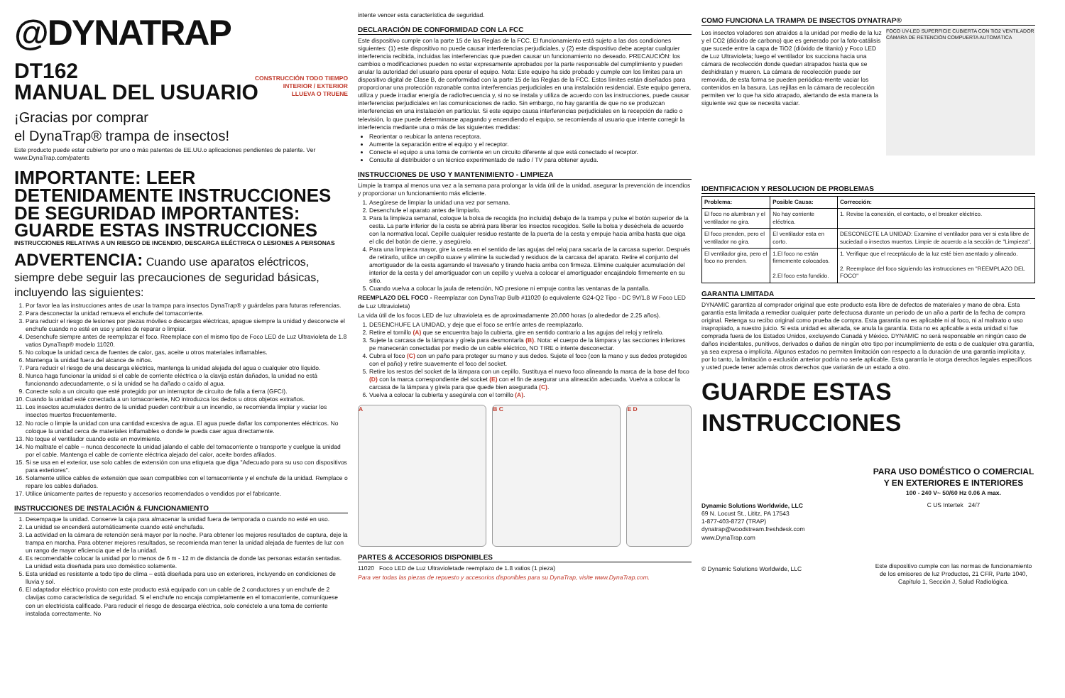@DYNATRAP
DT162
MANUAL DEL USUARIO
CONSTRUCCIÓN TODO TIEMPO
INTERIOR / EXTERIOR
LLUEVA O TRUENE
¡Gracias por comprar
el DynaTrap® trampa de insectos!
Este producto puede estar cubierto por uno o más patentes de EE.UU.o aplicaciones pendientes de patente. Ver www.DynaTrap.com/patents
IMPORTANTE: LEER DETENIDAMENTE INSTRUCCIONES DE SEGURIDAD IMPORTANTES: GUARDE ESTAS INSTRUCCIONES
INSTRUCCIONES RELATIVAS A UN RIESGO DE INCENDIO, DESCARGA ELÉCTRICA O LESIONES A PERSONAS
ADVERTENCIA: Cuando use aparatos eléctricos, siempre debe seguir las precauciones de seguridad básicas, incluyendo las siguientes:
1. Por favor lea las instrucciones antes de usar la trampa para insectos DynaTrap® y guárdelas para futuras referencias.
2. Para desconectar la unidad remueva el enchufe del tomacorriente.
3. Para reducir el riesgo de lesiones por piezas móviles o descargas eléctricas, apague siempre la unidad y desconecte el enchufe cuando no esté en uso y antes de reparar o limpiar.
4. Desenchufe siempre antes de reemplazar el foco. Reemplace con el mismo tipo de Foco LED de Luz Ultravioleta de 1.8 vatios DynaTrap® modelo 11020.
5. No coloque la unidad cerca de fuentes de calor, gas, aceite u otros materiales inflamables.
6. Mantenga la unidad fuera del alcance de niños.
7. Para reducir el riesgo de una descarga eléctrica, mantenga la unidad alejada del agua o cualquier otro líquido.
8. Nunca haga funcionar la unidad si el cable de corriente eléctrica o la clavija están dañados, la unidad no está funcionando adecuadamente, o si la unidad se ha dañado o caído al agua.
9. Conecte solo a un circuito que esté protegido por un interruptor de circuito de falla a tierra (GFCI).
10. Cuando la unidad esté conectada a un tomacorriente, NO introduzca los dedos u otros objetos extraños.
11. Los insectos acumulados dentro de la unidad pueden contribuir a un incendio, se recomienda limpiar y vaciar los insectos muertos frecuentemente.
12. No rocíe o limpie la unidad con una cantidad excesiva de agua. El agua puede dañar los componentes eléctricos. No coloque la unidad cerca de materiales inflamables o donde le pueda caer agua directamente.
13. No toque el ventilador cuando este en movimiento.
14. No maltrate el cable – nunca desconecte la unidad jalando el cable del tomacorriente o transporte y cuelgue la unidad por el cable. Mantenga el cable de corriente eléctrica alejado del calor, aceite bordes afilados.
15. Si se usa en el exterior, use solo cables de extensión con una etiqueta que diga "Adecuado para su uso con dispositivos para exteriores".
16. Solamente utilice cables de extensión que sean compatibles con el tomacorriente y el enchufe de la unidad. Remplace o repare los cables dañados.
17. Utilice únicamente partes de repuesto y accesorios recomendados o vendidos por el fabricante.
INSTRUCCIONES DE INSTALACIÓN & FUNCIONAMIENTO
1. Desempaque la unidad. Conserve la caja para almacenar la unidad fuera de temporada o cuando no esté en uso.
2. La unidad se encenderá automáticamente cuando esté enchufada.
3. La actividad en la cámara de retención será mayor por la noche. Para obtener los mejores resultados de captura, deje la trampa en marcha. Para obtener mejores resultados, se recomienda man tener la unidad alejada de fuentes de luz con un rango de mayor eficiencia que el de la unidad.
4. Es recomendable colocar la unidad por lo menos de 6 m - 12 m de distancia de donde las personas estarán sentadas. La unidad esta diseñada para uso doméstico solamente.
5. Esta unidad es resistente a todo tipo de clima – está diseñada para uso en exteriores, incluyendo en condiciones de lluvia y sol.
6. El adaptador eléctrico provisto con este producto está equipado con un cable de 2 conductores y un enchufe de 2 clavijas como característica de seguridad. Si el enchufe no encaja completamente en el tomacorriente, comuníquese con un electricista calificado. Para reducir el riesgo de descarga eléctrica, solo conéctelo a una toma de corriente instalada correctamente. No
intente vencer esta característica de seguridad.
DECLARACIÓN DE CONFORMIDAD CON LA FCC
Este dispositivo cumple con la parte 15 de las Reglas de la FCC. El funcionamiento está sujeto a las dos condiciones siguientes: (1) este dispositivo no puede causar interferencias perjudiciales, y (2) este dispositivo debe aceptar cualquier interferencia recibida, incluidas las interferencias que pueden causar un funcionamiento no deseado. PRECAUCIÓN: los cambios o modificaciones pueden no estar expresamente aprobados por la parte responsable del cumplimiento y pueden anular la autoridad del usuario para operar el equipo. Nota: Este equipo ha sido probado y cumple con los límites para un dispositivo digital de Clase B, de conformidad con la parte 15 de las Reglas de la FCC. Estos límites están diseñados para proporcionar una protección razonable contra interferencias perjudiciales en una instalación residencial. Este equipo genera, utiliza y puede irradiar energía de radiofrecuencia y, si no se instala y utiliza de acuerdo con las instrucciones, puede causar interferencias perjudiciales en las comunicaciones de radio. Sin embargo, no hay garantía de que no se produzcan interferencias en una instalación en particular. Si este equipo causa interferencias perjudiciales en la recepción de radio o televisión, lo que puede determinarse apagando y encendiendo el equipo, se recomienda al usuario que intente corregir la interferencia mediante una o más de las siguientes medidas:
Reorientar o reubicar la antena receptora.
Aumente la separación entre el equipo y el receptor.
Conecte el equipo a una toma de corriente en un circuito diferente al que está conectado el receptor.
Consulte al distribuidor o un técnico experimentado de radio / TV para obtener ayuda.
INSTRUCCIONES DE USO Y MANTENIMIENTO - LIMPIEZA
Limpie la trampa al menos una vez a la semana para prolongar la vida útil de la unidad, asegurar la prevención de incendios y proporcionar un funcionamiento más eficiente.
1. Asegúrese de limpiar la unidad una vez por semana.
2. Desenchufe el aparato antes de limpiarlo.
3. Para la limpieza semanal, coloque la bolsa de recogida (no incluida) debajo de la trampa y pulse el botón superior de la cesta. La parte inferior de la cesta se abrirá para liberar los insectos recogidos. Selle la bolsa y deséchela de acuerdo con la normativa local. Cepille cualquier residuo restante de la puerta de la cesta y empuje hacia arriba hasta que oiga el clic del botón de cierre, y asegúrelo.
4. Para una limpieza mayor, gire la cesta en el sentido de las agujas del reloj para sacarla de la carcasa superior. Después de retirarlo, utilice un cepillo suave y elimine la suciedad y residuos de la carcasa del aparato. Retire el conjunto del amortiguador de la cesta agarrando el travesaño y tirando hacia arriba con firmeza. Elimine cualquier acumulación del interior de la cesta y del amortiguador con un cepillo y vuelva a colocar el amortiguador encajándolo firmemente en su sitio.
5. Cuando vuelva a colocar la jaula de retención, NO presione ni empuje contra las ventanas de la pantalla.
REEMPLAZO DEL FOCO - Reemplazar con DynaTrap Bulb #11020 (o equivalente G24-Q2 Tipo - DC 9V/1.8 W Foco LED de Luz Ultravioleta)
La vida útil de los focos LED de luz ultravioleta es de aproximadamente 20.000 horas (o alrededor de 2.25 años).
1. DESENCHUFE LA UNIDAD, y deje que el foco se enfríe antes de reemplazarlo.
2. Retire el tornillo (A) que se encuentra bajo la cubierta, gire en sentido contrario a las agujas del reloj y retírelo.
3. Sujete la carcasa de la lámpara y gírela para desmontarla (B). Nota: el cuerpo de la lámpara y las secciones inferiores pe manecerán conectadas por medio de un cable eléctrico, NO TIRE o intente desconectar.
4. Cubra el foco (C) con un paño para proteger su mano y sus dedos. Sujete el foco (con la mano y sus dedos protegidos con el paño) y retire suavemente el foco del socket.
5. Retire los restos del socket de la lámpara con un cepillo. Sustituya el nuevo foco alineando la marca de la base del foco (D) con la marca correspondiente del socket (E) con el fin de asegurar una alineación adecuada. Vuelva a colocar la carcasa de la lámpara y gírela para que quede bien asegurada (C).
6. Vuelva a colocar la cubierta y asegúrela con el tornillo (A).
A B C E D
PARTES & ACCESORIOS DISPONIBLES
11020 Foco LED de Luz Ultravioletade reemplazo de 1.8 vatios (1 pieza)
Para ver todas las piezas de repuesto y accesorios disponibles para su DynaTrap, visite www.DynaTrap.com.
COMO FUNCIONA LA TRAMPA DE INSECTOS DYNATRAP®
Los insectos voladores son atraídos a la unidad por medio de la luz y el CO2 (dióxido de carbono) que es generado por la foto-catálisis que sucede entre la capa de TiO2 (dióxido de titanio) y Foco LED de Luz Ultravioleta; luego el ventilador los succiona hacia una cámara de recolección donde quedan atrapados hasta que se deshidratan y mueren. La cámara de recolección puede ser removida, de esta forma se pueden periódica-mente vaciar los contenidos en la basura. Las rejillas en la cámara de recolección permiten ver lo que ha sido atrapado, alertando de esta manera la siguiente vez que se necesita vaciar.
FOCO UV-LED SUPERFICIE CUBIERTA CON TiO2 VENTILADOR CÁMARA DE RETENCIÓN COMPUERTA AUTOMÁTICA
IDENTIFICACION Y RESOLUCION DE PROBLEMAS
| Problema: | Posible Causa: | Corrección: |
| --- | --- | --- |
| El foco no alumbran y el ventilador no gira. | No hay corriente eléctrica. | 1. Revise la conexión, el contacto, o el breaker eléctrico. |
| El foco prenden, pero el ventilador no gira. | El ventilador esta en corto. | DESCONECTE LA UNIDAD: Examine el ventilador para ver si esta libre de suciedad o insectos muertos. Limpie de acuerdo a la sección de "Limpieza". |
| El ventilador gira, pero el foco no prenden. | 1.El foco no están firmemente colocados. 2.El foco esta fundido. | 1. Verifique que el receptáculo de la luz esté bien asentado y alineado. 2. Reemplace del foco siguiendo las instrucciones en "REEMPLAZO DEL FOCO" |
GARANTIA LIMITADA
DYNAMIC garantiza al comprador original que este producto esta libre de defectos de materiales y mano de obra. Esta garantía esta limitada a remediar cualquier parte defectuosa durante un periodo de un año a partir de la fecha de compra original. Retenga su recibo original como prueba de compra. Esta garantía no es aplicable ni al foco, ni al maltrato o uso inapropiado, a nuestro juicio. Si esta unidad es alterada, se anula la garantía. Esta no es aplicable a esta unidad si fue comprada fuera de los Estados Unidos, excluyendo Canadá y México. DYNAMIC no será responsable en ningún caso de daños incidentales, punitivos, derivados o daños de ningún otro tipo por incumplimiento de esta o de cualquier otra garantía, ya sea expresa o implícita. Algunos estados no permiten limitación con respecto a la duración de una garantía implícita y, por lo tanto, la limitación o exclusión anterior podría no serle aplicable. Esta garantía le otorga derechos legales específicos y usted puede tener además otros derechos que variarán de un estado a otro.
GUARDE ESTAS INSTRUCCIONES
Dynamic Solutions Worldwide, LLC
69 N. Locust St., Lititz, PA 17543
1-877-403-8727 (TRAP)
dynatrap@woodstream.freshdesk.com
www.DynaTrap.com
© Dynamic Solutions Worldwide, LLC
PARA USO DOMÉSTICO O COMERCIAL Y EN EXTERIORES E INTERIORES
100 - 240 V~ 50/60 Hz 0.06 A max.
C US Intertek 24/7
Este dispositivo cumple con las normas de funcionamiento de los emisores de luz Productos, 21 CFR, Parte 1040, Capítulo 1, Sección J, Salud Radiológica.